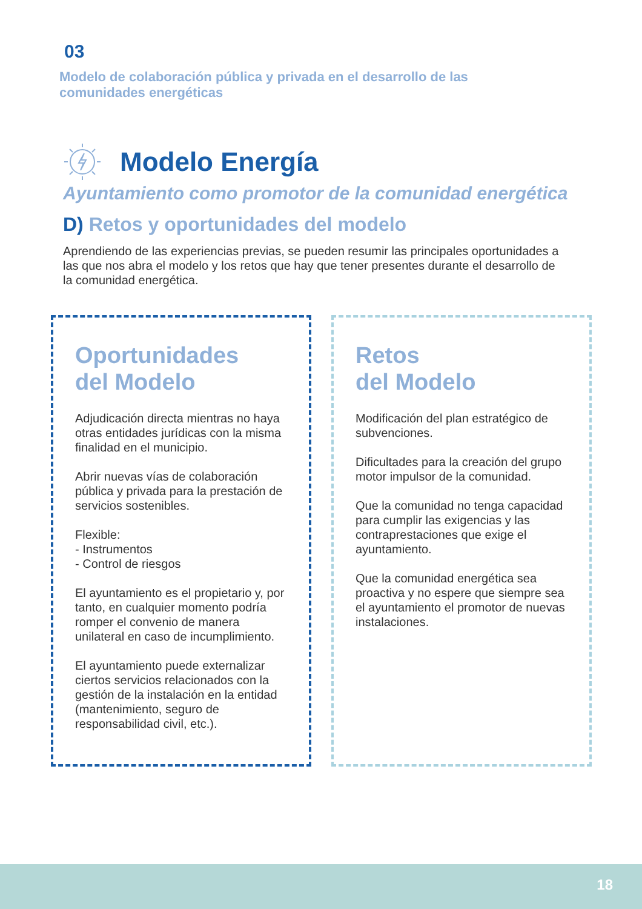03
Modelo de colaboración pública y privada en el desarrollo de las comunidades energéticas
Modelo Energía
Ayuntamiento como promotor de la comunidad energética
D) Retos y oportunidades del modelo
Aprendiendo de las experiencias previas, se pueden resumir las principales oportunidades a las que nos abra el modelo y los retos que hay que tener presentes durante el desarrollo de la comunidad energética.
Oportunidades
del Modelo
Adjudicación directa mientras no haya otras entidades jurídicas con la misma finalidad en el municipio.
Abrir nuevas vías de colaboración pública y privada para la prestación de servicios sostenibles.
Flexible:
- Instrumentos
- Control de riesgos
El ayuntamiento es el propietario y, por tanto, en cualquier momento podría romper el convenio de manera unilateral en caso de incumplimiento.
El ayuntamiento puede externalizar ciertos servicios relacionados con la gestión de la instalación en la entidad (mantenimiento, seguro de responsabilidad civil, etc.).
Retos
del Modelo
Modificación del plan estratégico de subvenciones.
Dificultades para la creación del grupo motor impulsor de la comunidad.
Que la comunidad no tenga capacidad para cumplir las exigencias y las contraprestaciones que exige el ayuntamiento.
Que la comunidad energética sea proactiva y no espere que siempre sea el ayuntamiento el promotor de nuevas instalaciones.
18